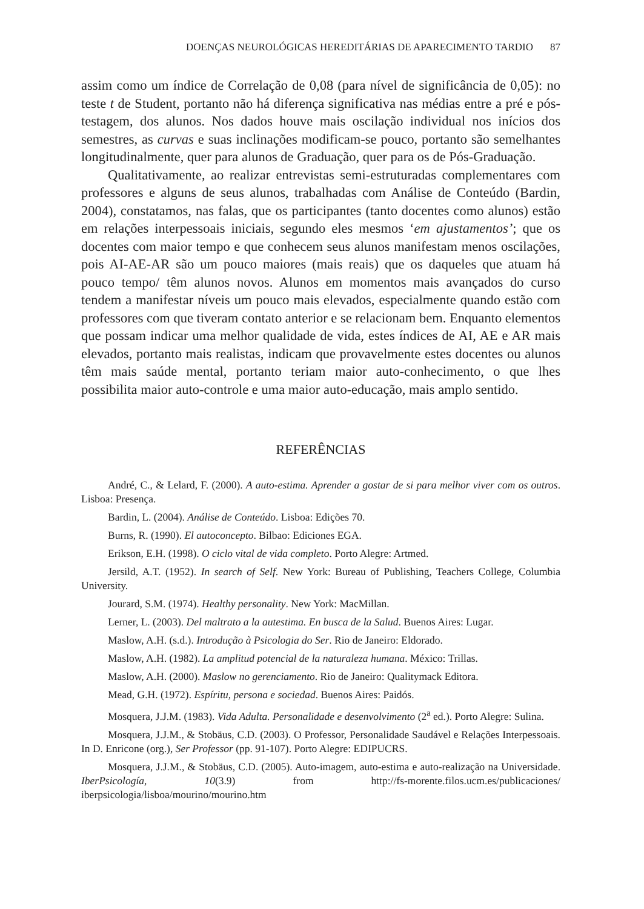DOENÇAS NEUROLÓGICAS HEREDITÁRIAS DE APARECIMENTO TARDIO 87
assim como um índice de Correlação de 0,08 (para nível de significância de 0,05): no teste t de Student, portanto não há diferença significativa nas médias entre a pré e pós-testagem, dos alunos. Nos dados houve mais oscilação individual nos inícios dos semestres, as curvas e suas inclinações modificam-se pouco, portanto são semelhantes longitudinalmente, quer para alunos de Graduação, quer para os de Pós-Graduação.
Qualitativamente, ao realizar entrevistas semi-estruturadas complementares com professores e alguns de seus alunos, trabalhadas com Análise de Conteúdo (Bardin, 2004), constatamos, nas falas, que os participantes (tanto docentes como alunos) estão em relações interpessoais iniciais, segundo eles mesmos ‘em ajustamentos’; que os docentes com maior tempo e que conhecem seus alunos manifestam menos oscilações, pois AI-AE-AR são um pouco maiores (mais reais) que os daqueles que atuam há pouco tempo/ têm alunos novos. Alunos em momentos mais avançados do curso tendem a manifestar níveis um pouco mais elevados, especialmente quando estão com professores com que tiveram contato anterior e se relacionam bem. Enquanto elementos que possam indicar uma melhor qualidade de vida, estes índices de AI, AE e AR mais elevados, portanto mais realistas, indicam que provavelmente estes docentes ou alunos têm mais saúde mental, portanto teriam maior auto-conhecimento, o que lhes possibilita maior auto-controle e uma maior auto-educação, mais amplo sentido.
REFERÊNCIAS
André, C., & Lelard, F. (2000). A auto-estima. Aprender a gostar de si para melhor viver com os outros. Lisboa: Presença.
Bardin, L. (2004). Análise de Conteúdo. Lisboa: Edições 70.
Burns, R. (1990). El autoconcepto. Bilbao: Ediciones EGA.
Erikson, E.H. (1998). O ciclo vital de vida completo. Porto Alegre: Artmed.
Jersild, A.T. (1952). In search of Self. New York: Bureau of Publishing, Teachers College, Columbia University.
Jourard, S.M. (1974). Healthy personality. New York: MacMillan.
Lerner, L. (2003). Del maltrato a la autestima. En busca de la Salud. Buenos Aires: Lugar.
Maslow, A.H. (s.d.). Introdução à Psicologia do Ser. Rio de Janeiro: Eldorado.
Maslow, A.H. (1982). La amplitud potencial de la naturaleza humana. México: Trillas.
Maslow, A.H. (2000). Maslow no gerenciamento. Rio de Janeiro: Qualitymack Editora.
Mead, G.H. (1972). Espíritu, persona e sociedad. Buenos Aires: Paidós.
Mosquera, J.J.M. (1983). Vida Adulta. Personalidade e desenvolvimento (2<sup>a</sup> ed.). Porto Alegre: Sulina.
Mosquera, J.J.M., & Stobäus, C.D. (2003). O Professor, Personalidade Saudável e Relações Interpessoais. In D. Enricone (org.), Ser Professor (pp. 91-107). Porto Alegre: EDIPUCRS.
Mosquera, J.J.M., & Stobäus, C.D. (2005). Auto-imagem, auto-estima e auto-realização na Universidade. IberPsicología, 10(3.9) from http://fs-morente.filos.ucm.es/publicaciones/ iberpsicologia/lisboa/mourino/mourino.htm